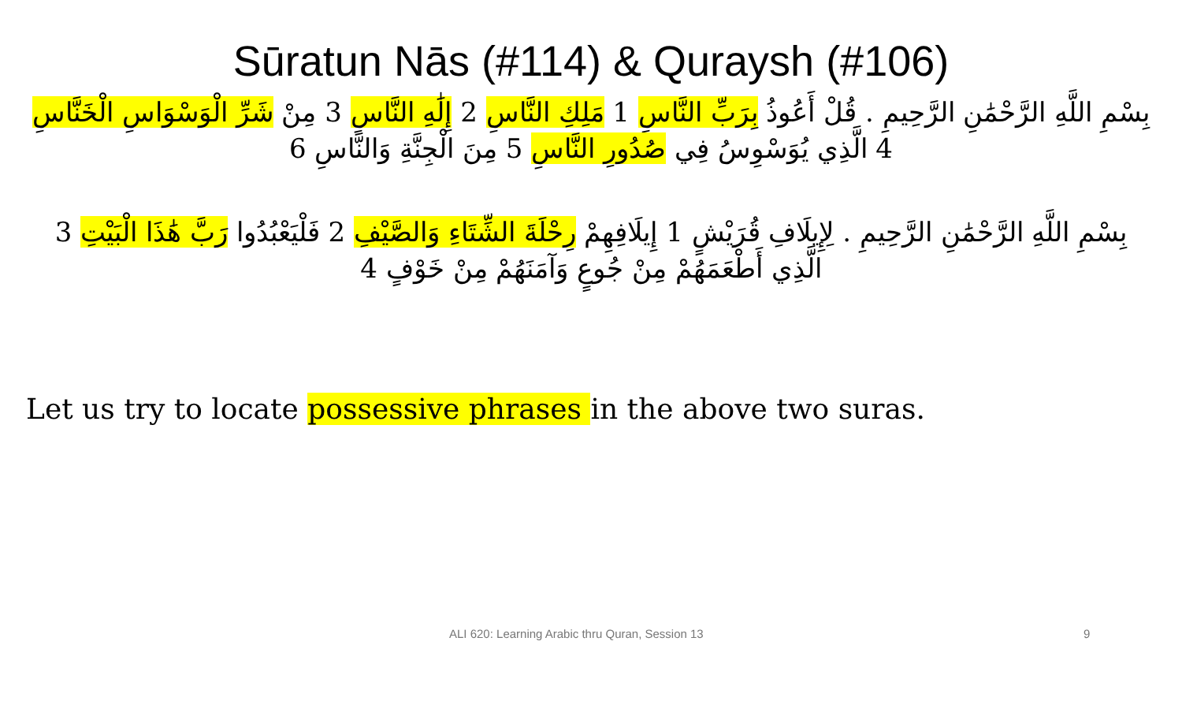Sūratun Nās (#114) & Quraysh (#106)
بِسْمِ اللَّهِ الرَّحْمَٰنِ الرَّحِيمِ . قُلْ أَعُوذُ بِرَبِّ النَّاسِ 1 مَلِكِ النَّاسِ 2 إِلَٰهِ النَّاسِ 3 مِنْ شَرِّ الْوَسْوَاسِ الْخَنَّاسِ 4 الَّذِي يُوَسْوِسُ فِي صُدُورِ النَّاسِ 5 مِنَ الْجِنَّةِ وَالنَّاسِ 6
بِسْمِ اللَّهِ الرَّحْمَٰنِ الرَّحِيمِ . لِإِيلَافِ قُرَيْشٍ 1 إِيلَافِهِمْ رِحْلَةَ الشِّتَاءِ وَالصَّيْفِ 2 فَلْيَعْبُدُوا رَبَّ هَٰذَا الْبَيْتِ 3 الَّذِي أَطْعَمَهُمْ مِنْ جُوعٍ وَآمَنَهُمْ مِنْ خَوْفٍ 4
Let us try to locate possessive phrases in the above two suras.
ALI 620: Learning Arabic thru Quran, Session 13 9